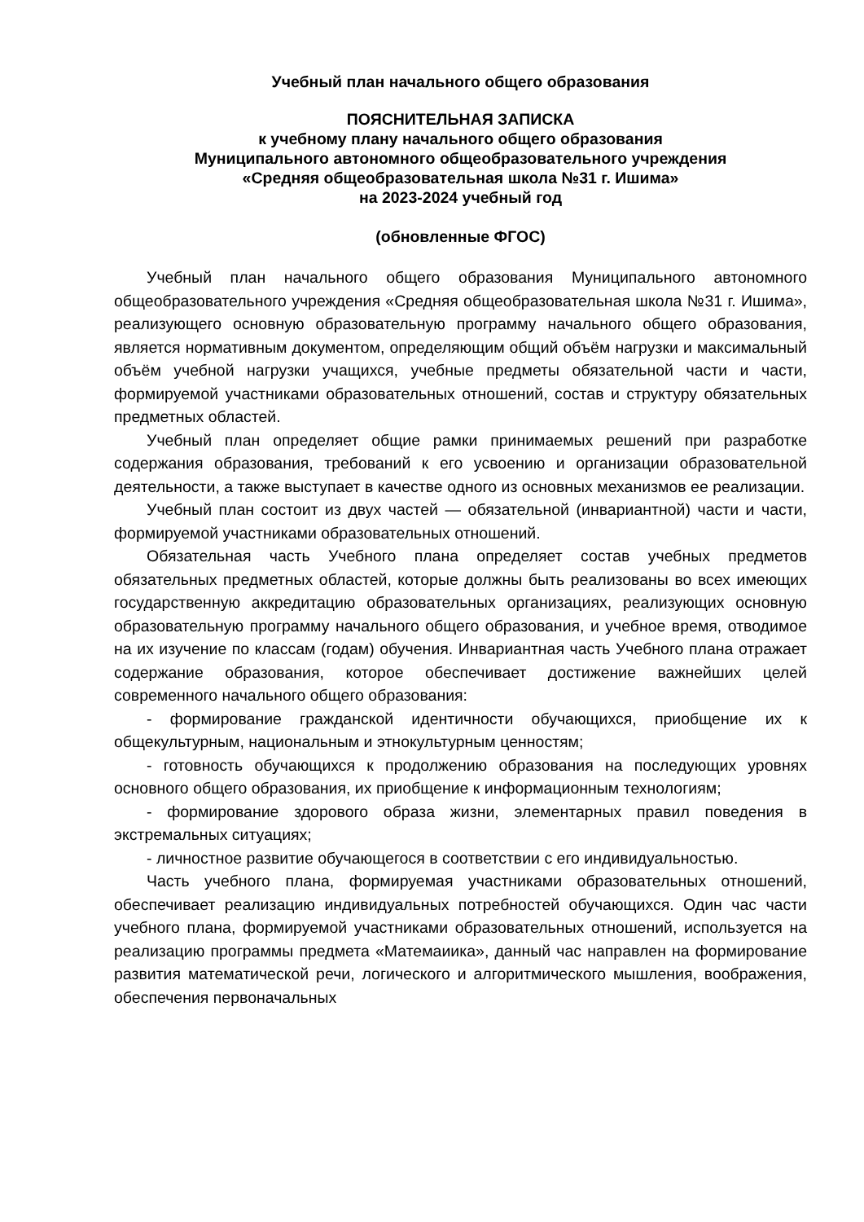Учебный план начального общего образования
ПОЯСНИТЕЛЬНАЯ ЗАПИСКА
к учебному плану начального общего образования
Муниципального автономного общеобразовательного учреждения
«Средняя общеобразовательная школа №31 г. Ишима»
на 2023-2024 учебный год
(обновленные ФГОС)
Учебный план начального общего образования Муниципального автономного общеобразовательного учреждения «Средняя общеобразовательная школа №31 г. Ишима», реализующего основную образовательную программу начального общего образования, является нормативным документом, определяющим общий объём нагрузки и максимальный объём учебной нагрузки учащихся, учебные предметы обязательной части и части, формируемой участниками образовательных отношений, состав и структуру обязательных предметных областей.
Учебный план определяет общие рамки принимаемых решений при разработке содержания образования, требований к его усвоению и организации образовательной деятельности, а также выступает в качестве одного из основных механизмов ее реализации.
Учебный план состоит из двух частей — обязательной (инвариантной) части и части, формируемой участниками образовательных отношений.
Обязательная часть Учебного плана определяет состав учебных предметов обязательных предметных областей, которые должны быть реализованы во всех имеющих государственную аккредитацию образовательных организациях, реализующих основную образовательную программу начального общего образования, и учебное время, отводимое на их изучение по классам (годам) обучения. Инвариантная часть Учебного плана отражает содержание образования, которое обеспечивает достижение важнейших целей современного начального общего образования:
- формирование гражданской идентичности обучающихся, приобщение их к общекультурным, национальным и этнокультурным ценностям;
- готовность обучающихся к продолжению образования на последующих уровнях основного общего образования, их приобщение к информационным технологиям;
- формирование здорового образа жизни, элементарных правил поведения в экстремальных ситуациях;
- личностное развитие обучающегося в соответствии с его индивидуальностью.
Часть учебного плана, формируемая участниками образовательных отношений, обеспечивает реализацию индивидуальных потребностей обучающихся. Один час части учебного плана, формируемой участниками образовательных отношений, используется на реализацию программы предмета «Матемаиика», данный час направлен на формирование развития математической речи, логического и алгоритмического мышления, воображения, обеспечения первоначальных